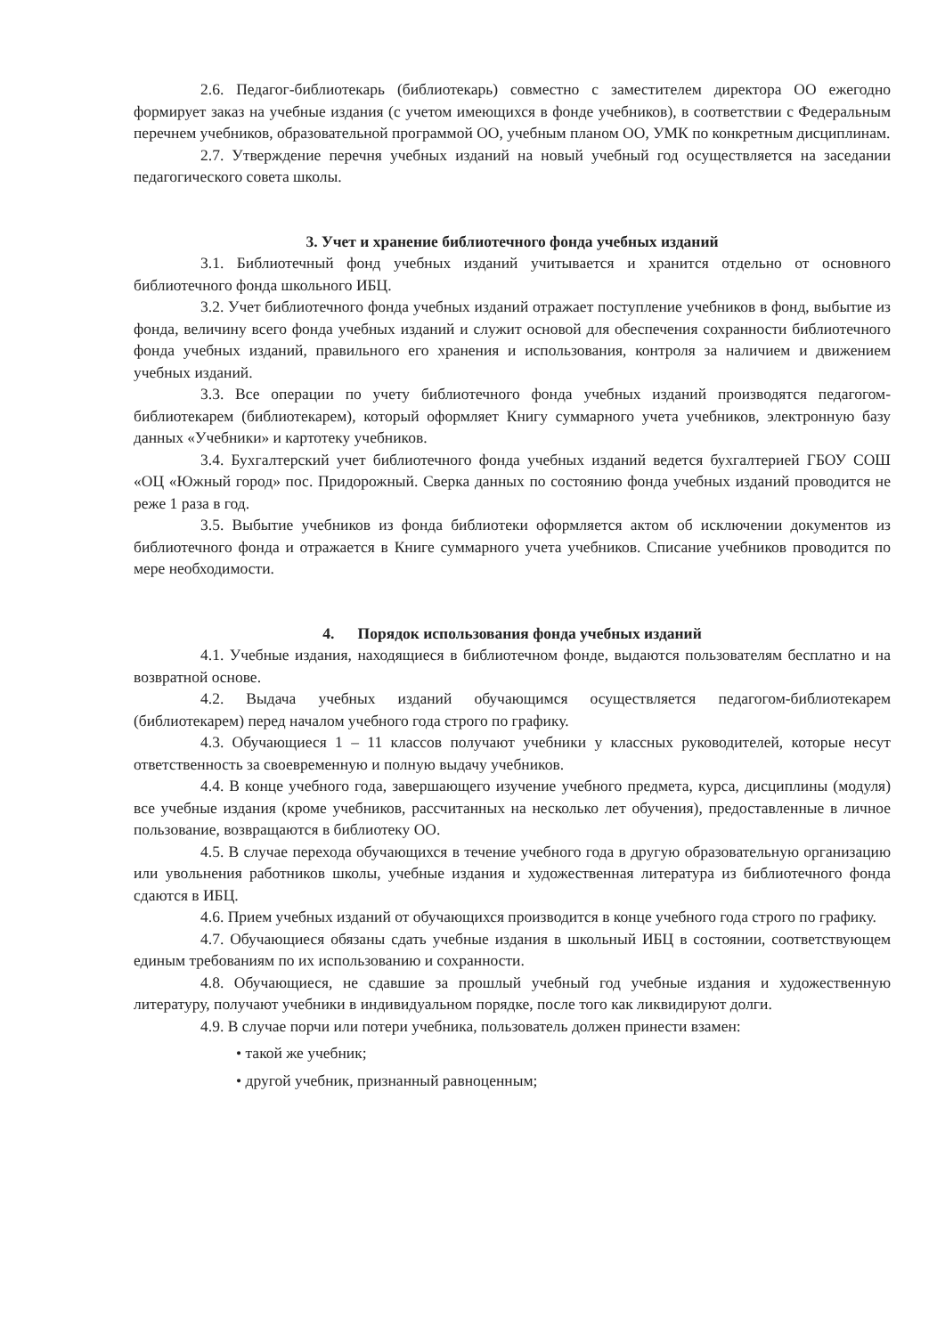2.6. Педагог-библиотекарь (библиотекарь) совместно с заместителем директора ОО ежегодно формирует заказ на учебные издания (с учетом имеющихся в фонде учебников), в соответствии с Федеральным перечнем учебников, образовательной программой ОО, учебным планом ОО, УМК по конкретным дисциплинам.
2.7. Утверждение перечня учебных изданий на новый учебный год осуществляется на заседании педагогического совета школы.
3. Учет и хранение библиотечного фонда учебных изданий
3.1. Библиотечный фонд учебных изданий учитывается и хранится отдельно от основного библиотечного фонда школьного ИБЦ.
3.2. Учет библиотечного фонда учебных изданий отражает поступление учебников в фонд, выбытие из фонда, величину всего фонда учебных изданий и служит основой для обеспечения сохранности библиотечного фонда учебных изданий, правильного его хранения и использования, контроля за наличием и движением учебных изданий.
3.3. Все операции по учету библиотечного фонда учебных изданий производятся педагогом-библиотекарем (библиотекарем), который оформляет Книгу суммарного учета учебников, электронную базу данных «Учебники» и картотеку учебников.
3.4. Бухгалтерский учет библиотечного фонда учебных изданий ведется бухгалтерией ГБОУ СОШ «ОЦ «Южный город» пос. Придорожный. Сверка данных по состоянию фонда учебных изданий проводится не реже 1 раза в год.
3.5. Выбытие учебников из фонда библиотеки оформляется актом об исключении документов из библиотечного фонда и отражается в Книге суммарного учета учебников. Списание учебников проводится по мере необходимости.
4. Порядок использования фонда учебных изданий
4.1. Учебные издания, находящиеся в библиотечном фонде, выдаются пользователям бесплатно и на возвратной основе.
4.2. Выдача учебных изданий обучающимся осуществляется педагогом-библиотекарем (библиотекарем) перед началом учебного года строго по графику.
4.3. Обучающиеся 1 – 11 классов получают учебники у классных руководителей, которые несут ответственность за своевременную и полную выдачу учебников.
4.4. В конце учебного года, завершающего изучение учебного предмета, курса, дисциплины (модуля) все учебные издания (кроме учебников, рассчитанных на несколько лет обучения), предоставленные в личное пользование, возвращаются в библиотеку ОО.
4.5. В случае перехода обучающихся в течение учебного года в другую образовательную организацию или увольнения работников школы, учебные издания и художественная литература из библиотечного фонда сдаются в ИБЦ.
4.6. Прием учебных изданий от обучающихся производится в конце учебного года строго по графику.
4.7. Обучающиеся обязаны сдать учебные издания в школьный ИБЦ в состоянии, соответствующем единым требованиям по их использованию и сохранности.
4.8. Обучающиеся, не сдавшие за прошлый учебный год учебные издания и художественную литературу, получают учебники в индивидуальном порядке, после того как ликвидируют долги.
4.9. В случае порчи или потери учебника, пользователь должен принести взамен:
• такой же учебник;
• другой учебник, признанный равноценным;